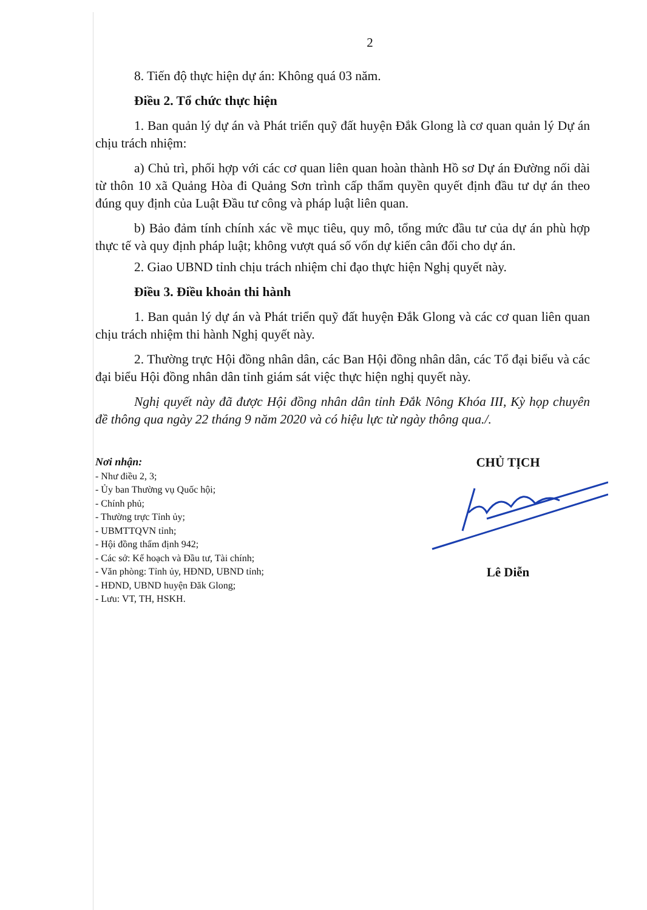2
8. Tiến độ thực hiện dự án: Không quá 03 năm.
Điều 2. Tổ chức thực hiện
1. Ban quản lý dự án và Phát triển quỹ đất huyện Đắk Glong là cơ quan quản lý Dự án chịu trách nhiệm:
a) Chủ trì, phối hợp với các cơ quan liên quan hoàn thành Hồ sơ Dự án Đường nối dài từ thôn 10 xã Quảng Hòa đi Quảng Sơn trình cấp thẩm quyền quyết định đầu tư dự án theo đúng quy định của Luật Đầu tư công và pháp luật liên quan.
b) Bảo đảm tính chính xác về mục tiêu, quy mô, tổng mức đầu tư của dự án phù hợp thực tế và quy định pháp luật; không vượt quá số vốn dự kiến cân đối cho dự án.
2. Giao UBND tỉnh chịu trách nhiệm chỉ đạo thực hiện Nghị quyết này.
Điều 3. Điều khoản thi hành
1. Ban quản lý dự án và Phát triển quỹ đất huyện Đắk Glong và các cơ quan liên quan chịu trách nhiệm thi hành Nghị quyết này.
2. Thường trực Hội đồng nhân dân, các Ban Hội đồng nhân dân, các Tổ đại biểu và các đại biểu Hội đồng nhân dân tỉnh giám sát việc thực hiện nghị quyết này.
Nghị quyết này đã được Hội đồng nhân dân tỉnh Đắk Nông Khóa III, Kỳ họp chuyên đề thông qua ngày 22 tháng 9 năm 2020 và có hiệu lực từ ngày thông qua./.
Nơi nhận:
- Như điều 2, 3;
- Ủy ban Thường vụ Quốc hội;
- Chính phủ;
- Thường trực Tỉnh ủy;
- UBMTTQVN tỉnh;
- Hội đồng thẩm định 942;
- Các sở: Kế hoạch và Đầu tư, Tài chính;
- Văn phòng: Tỉnh ủy, HĐND, UBND tỉnh;
- HĐND, UBND huyện Đăk Glong;
- Lưu: VT, TH, HSKH.
CHỦ TỊCH
Lê Diễn